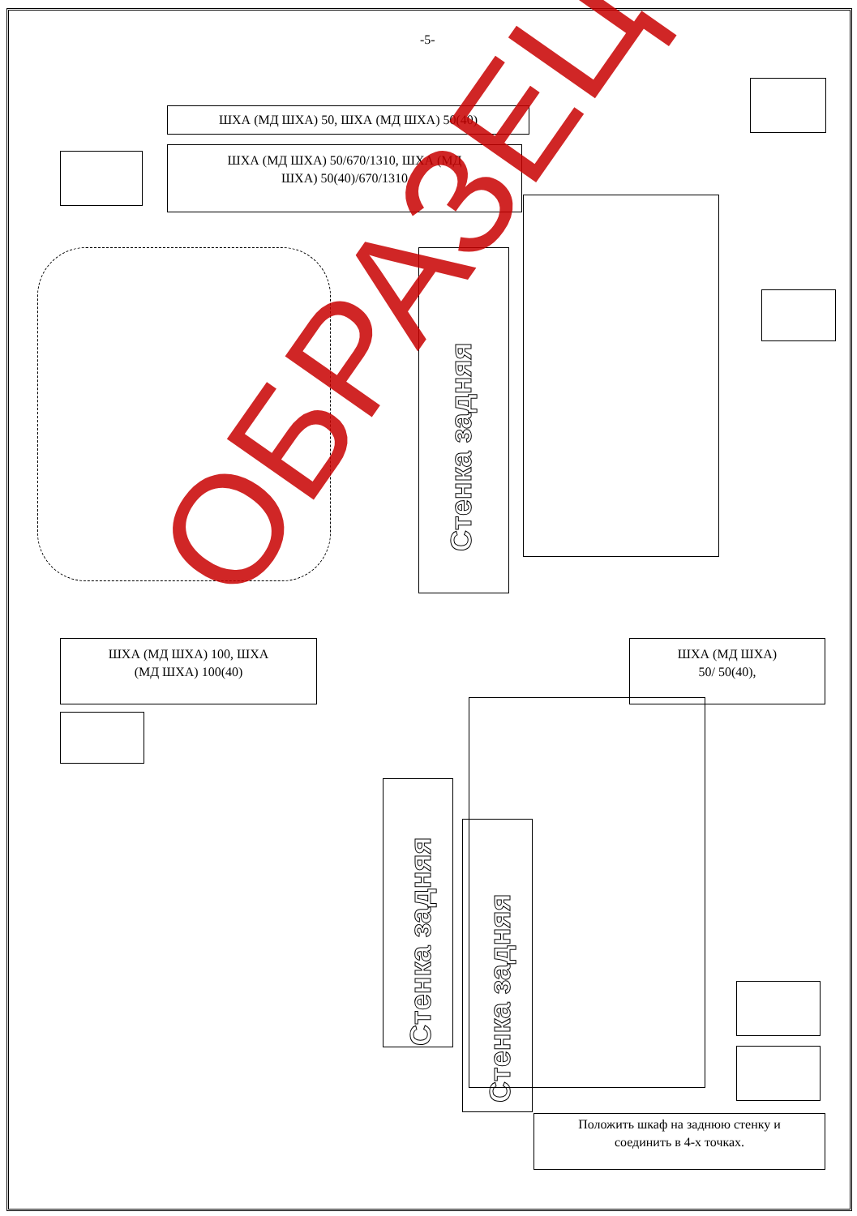-5-
ШХА (МД ШХА) 50, ШХА (МД ШХА) 50(40)
ШХА (МД ШХА) 50/670/1310, ШХА (МД
ШХА) 50(40)/670/1310
Стенка задняя
ШХА (МД ШХА) 100, ШХА
(МД ШХА) 100(40)
ШХА (МД ШХА)
50/ 50(40),
Стенка задняя
Стенка задняя
Положить шкаф на заднюю стенку и
соединить в 4-х точках.
ОБРАЗЕЦ